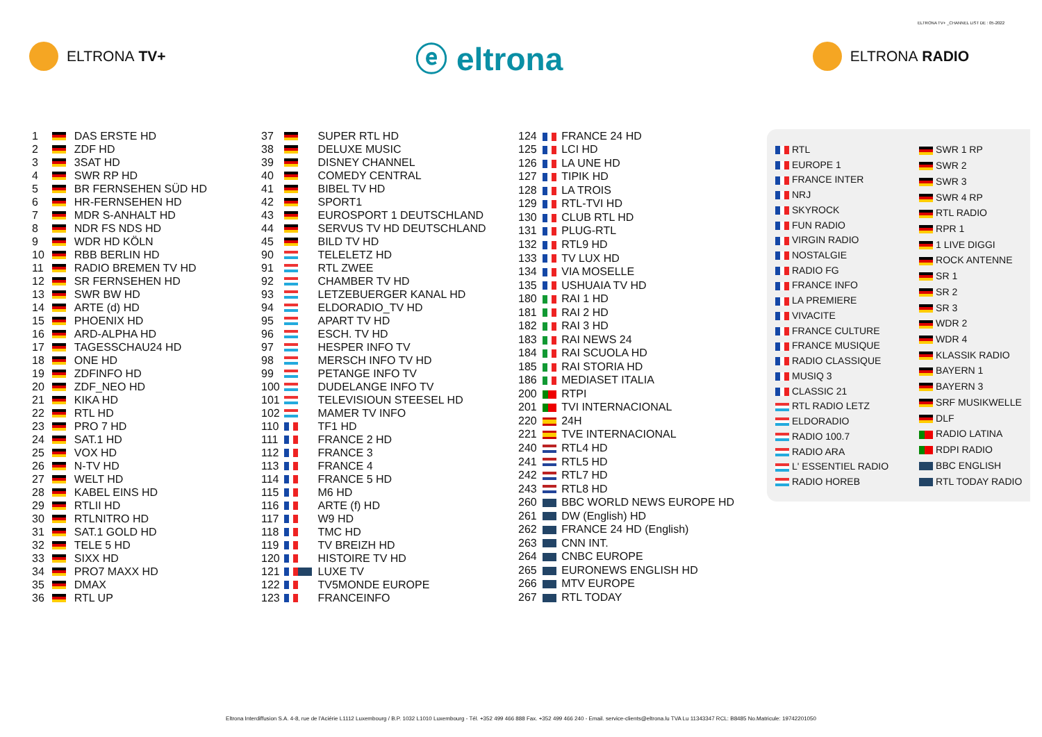ELTRONA TV+ _CHANNEL LIST DE : 05-2022
ELTRONA TV+
ⓔ eltrona
ELTRONA RADIO
| 1 | | DAS ERSTE HD |
| 2 | | ZDF HD |
| 3 | | 3SAT HD |
| 4 | | SWR RP HD |
| 5 | | BR FERNSEHEN SÜD HD |
| 6 | | HR-FERNSEHEN HD |
| 7 | | MDR S-ANHALT HD |
| 8 | | NDR FS NDS HD |
| 9 | | WDR HD KÖLN |
| 10 | | RBB BERLIN HD |
| 11 | | RADIO BREMEN TV HD |
| 12 | | SR FERNSEHEN HD |
| 13 | | SWR BW HD |
| 14 | | ARTE (d) HD |
| 15 | | PHOENIX HD |
| 16 | | ARD-ALPHA HD |
| 17 | | TAGESSCHAU24 HD |
| 18 | | ONE HD |
| 19 | | ZDFINFO HD |
| 20 | | ZDF_NEO HD |
| 21 | | KIKA HD |
| 22 | | RTL HD |
| 23 | | PRO 7 HD |
| 24 | | SAT.1 HD |
| 25 | | VOX HD |
| 26 | | N-TV HD |
| 27 | | WELT HD |
| 28 | | KABEL EINS HD |
| 29 | | RTLII HD |
| 30 | | RTLNITRO HD |
| 31 | | SAT.1 GOLD HD |
| 32 | | TELE 5 HD |
| 33 | | SIXX HD |
| 34 | | PRO7 MAXX HD |
| 35 | | DMAX |
| 36 | | RTL UP |
| 37 | | SUPER RTL HD |
| 38 | | DELUXE MUSIC |
| 39 | | DISNEY CHANNEL |
| 40 | | COMEDY CENTRAL |
| 41 | | BIBEL TV HD |
| 42 | | SPORT1 |
| 43 | | EUROSPORT 1 DEUTSCHLAND |
| 44 | | SERVUS TV HD DEUTSCHLAND |
| 45 | | BILD TV HD |
| 90 | | TELELETZ HD |
| 91 | | RTL ZWEE |
| 92 | | CHAMBER TV HD |
| 93 | | LETZEBUERGER KANAL HD |
| 94 | | ELDORADIO_TV HD |
| 95 | | APART TV HD |
| 96 | | ESCH. TV HD |
| 97 | | HESPER INFO TV |
| 98 | | MERSCH INFO TV HD |
| 99 | | PETANGE INFO TV |
| 100 | | DUDELANGE INFO TV |
| 101 | | TELEVISIOUN STEESEL HD |
| 102 | | MAMER TV INFO |
| 110 | | TF1 HD |
| 111 | | FRANCE 2 HD |
| 112 | | FRANCE 3 |
| 113 | | FRANCE 4 |
| 114 | | FRANCE 5 HD |
| 115 | | M6 HD |
| 116 | | ARTE (f) HD |
| 117 | | W9 HD |
| 118 | | TMC HD |
| 119 | | TV BREIZH HD |
| 120 | | HISTOIRE TV HD |
| 121 | | LUXE TV |
| 122 | | TV5MONDE EUROPE |
| 123 | | FRANCEINFO |
| 124 | | FRANCE 24 HD |
| 125 | | LCI HD |
| 126 | | LA UNE HD |
| 127 | | TIPIK HD |
| 128 | | LA TROIS |
| 129 | | RTL-TVI HD |
| 130 | | CLUB RTL HD |
| 131 | | PLUG-RTL |
| 132 | | RTL9 HD |
| 133 | | TV LUX HD |
| 134 | | VIA MOSELLE |
| 135 | | USHUAIA TV HD |
| 180 | | RAI 1 HD |
| 181 | | RAI 2 HD |
| 182 | | RAI 3 HD |
| 183 | | RAI NEWS 24 |
| 184 | | RAI SCUOLA HD |
| 185 | | RAI STORIA HD |
| 186 | | MEDIASET ITALIA |
| 200 | | RTPI |
| 201 | | TVI INTERNACIONAL |
| 220 | | 24H |
| 221 | | TVE INTERNACIONAL |
| 240 | | RTL4 HD |
| 241 | | RTL5 HD |
| 242 | | RTL7 HD |
| 243 | | RTL8 HD |
| 260 | | BBC WORLD NEWS EUROPE HD |
| 261 | | DW (English) HD |
| 262 | | FRANCE 24 HD (English) |
| 263 | | CNN INT. |
| 264 | | CNBC EUROPE |
| 265 | | EURONEWS ENGLISH HD |
| 266 | | MTV EUROPE |
| 267 | | RTL TODAY |
| | RTL |
| | EUROPE 1 |
| | FRANCE INTER |
| | NRJ |
| | SKYROCK |
| | FUN RADIO |
| | VIRGIN RADIO |
| | NOSTALGIE |
| | RADIO FG |
| | FRANCE INFO |
| | LA PREMIERE |
| | VIVACITE |
| | FRANCE CULTURE |
| | FRANCE MUSIQUE |
| | RADIO CLASSIQUE |
| | MUSIQ 3 |
| | CLASSIC 21 |
| | RTL RADIO LETZ |
| | ELDORADIO |
| | RADIO 100.7 |
| | RADIO ARA |
| | L' ESSENTIEL RADIO |
| | RADIO HOREB |
| | SWR 1 RP |
| | SWR 2 |
| | SWR 3 |
| | SWR 4 RP |
| | RTL RADIO |
| | RPR 1 |
| | 1 LIVE DIGGI |
| | ROCK ANTENNE |
| | SR 1 |
| | SR 2 |
| | SR 3 |
| | WDR 2 |
| | WDR 4 |
| | KLASSIK RADIO |
| | BAYERN 1 |
| | BAYERN 3 |
| | SRF MUSIKWELLE |
| | DLF |
| | RADIO LATINA |
| | RDPI RADIO |
| | BBC ENGLISH |
| | RTL TODAY RADIO |
Eltrona Interdiffusion S.A. 4-8, rue de l'Aciérie L1112 Luxembourg / B.P. 1032 L1010 Luxembourg - Tél. +352 499 466 888 Fax. +352 499 466 240 - Email. service-clients@eltrona.lu TVA Lu 11343347 RCL: B8485 No.Matricule: 19742201050